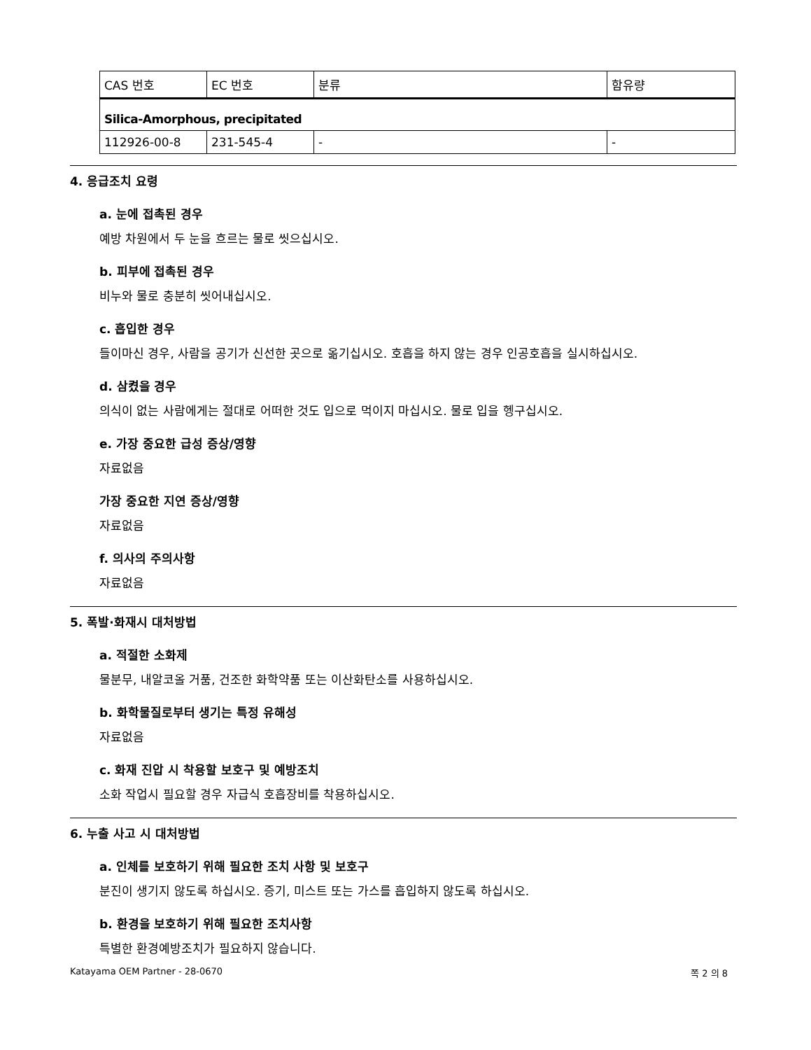| CAS 번호 | EC 번호 | 분류 | 함유량 |
| --- | --- | --- | --- |
| Silica-Amorphous, precipitated | | | |
| 112926-00-8 | 231-545-4 | - | - |
4. 응급조치 요령
a. 눈에 접촉된 경우
예방 차원에서 두 눈을 흐르는 물로 씻으십시오.
b. 피부에 접촉된 경우
비누와 물로 충분히 씻어내십시오.
c. 흡입한 경우
들이마신 경우, 사람을 공기가 신선한 곳으로 옮기십시오. 호흡을 하지 않는 경우 인공호흡을 실시하십시오.
d. 삼켰을 경우
의식이 없는 사람에게는 절대로 어떠한 것도 입으로 먹이지 마십시오. 물로 입을 헹구십시오.
e. 가장 중요한 급성 증상/영향
자료없음
가장 중요한 지연 증상/영향
자료없음
f. 의사의 주의사항
자료없음
5. 폭발·화재시 대처방법
a. 적절한 소화제
물분무, 내알코올 거품, 건조한 화학약품 또는 이산화탄소를 사용하십시오.
b. 화학물질로부터 생기는 특정 유해성
자료없음
c. 화재 진압 시 착용할 보호구 및 예방조치
소화 작업시 필요할 경우 자급식 호흡장비를 착용하십시오.
6. 누출 사고 시 대처방법
a. 인체를 보호하기 위해 필요한 조치 사항 및 보호구
분진이 생기지 않도록 하십시오. 증기, 미스트 또는 가스를 흡입하지 않도록 하십시오.
b. 환경을 보호하기 위해 필요한 조치사항
특별한 환경예방조치가 필요하지 않습니다.
Katayama OEM Partner - 28-0670 쪽 2 의 8